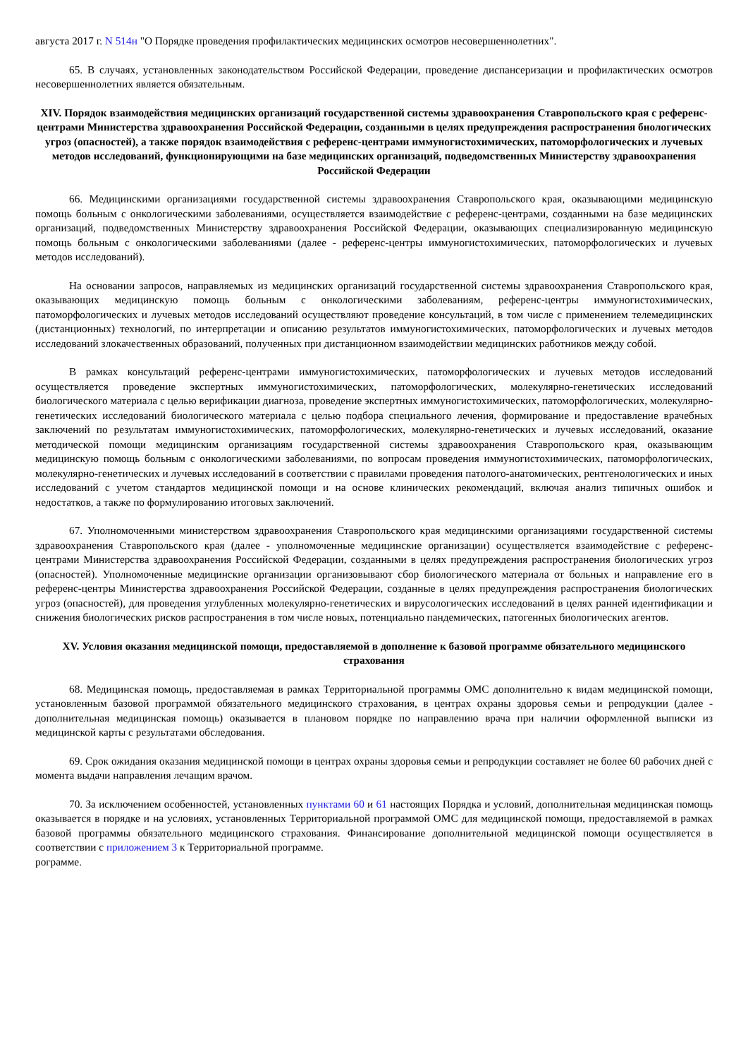августа 2017 г. N 514н "О Порядке проведения профилактических медицинских осмотров несовершеннолетних".
65. В случаях, установленных законодательством Российской Федерации, проведение диспансеризации и профилактических осмотров несовершеннолетних является обязательным.
XIV. Порядок взаимодействия медицинских организаций государственной системы здравоохранения Ставропольского края с референс-центрами Министерства здравоохранения Российской Федерации, созданными в целях предупреждения распространения биологических угроз (опасностей), а также порядок взаимодействия с референс-центрами иммуногистохимических, патоморфологических и лучевых методов исследований, функционирующими на базе медицинских организаций, подведомственных Министерству здравоохранения Российской Федерации
66. Медицинскими организациями государственной системы здравоохранения Ставропольского края, оказывающими медицинскую помощь больным с онкологическими заболеваниями, осуществляется взаимодействие с референс-центрами, созданными на базе медицинских организаций, подведомственных Министерству здравоохранения Российской Федерации, оказывающих специализированную медицинскую помощь больным с онкологическими заболеваниями (далее - референс-центры иммуногистохимических, патоморфологических и лучевых методов исследований).
На основании запросов, направляемых из медицинских организаций государственной системы здравоохранения Ставропольского края, оказывающих медицинскую помощь больным с онкологическими заболеваниям, референс-центры иммуногистохимических, патоморфологических и лучевых методов исследований осуществляют проведение консультаций, в том числе с применением телемедицинских (дистанционных) технологий, по интерпретации и описанию результатов иммуногистохимических, патоморфологических и лучевых методов исследований злокачественных образований, полученных при дистанционном взаимодействии медицинских работников между собой.
В рамках консультаций референс-центрами иммуногистохимических, патоморфологических и лучевых методов исследований осуществляется проведение экспертных иммуногистохимических, патоморфологических, молекулярно-генетических исследований биологического материала с целью верификации диагноза, проведение экспертных иммуногистохимических, патоморфологических, молекулярно-генетических исследований биологического материала с целью подбора специального лечения, формирование и предоставление врачебных заключений по результатам иммуногистохимических, патоморфологических, молекулярно-генетических и лучевых исследований, оказание методической помощи медицинским организациям государственной системы здравоохранения Ставропольского края, оказывающим медицинскую помощь больным с онкологическими заболеваниями, по вопросам проведения иммуногистохимических, патоморфологических, молекулярно-генетических и лучевых исследований в соответствии с правилами проведения патолого-анатомических, рентгенологических и иных исследований с учетом стандартов медицинской помощи и на основе клинических рекомендаций, включая анализ типичных ошибок и недостатков, а также по формулированию итоговых заключений.
67. Уполномоченными министерством здравоохранения Ставропольского края медицинскими организациями государственной системы здравоохранения Ставропольского края (далее - уполномоченные медицинские организации) осуществляется взаимодействие с референс-центрами Министерства здравоохранения Российской Федерации, созданными в целях предупреждения распространения биологических угроз (опасностей). Уполномоченные медицинские организации организовывают сбор биологического материала от больных и направление его в референс-центры Министерства здравоохранения Российской Федерации, созданные в целях предупреждения распространения биологических угроз (опасностей), для проведения углубленных молекулярно-генетических и вирусологических исследований в целях ранней идентификации и снижения биологических рисков распространения в том числе новых, потенциально пандемических, патогенных биологических агентов.
XV. Условия оказания медицинской помощи, предоставляемой в дополнение к базовой программе обязательного медицинского страхования
68. Медицинская помощь, предоставляемая в рамках Территориальной программы ОМС дополнительно к видам медицинской помощи, установленным базовой программой обязательного медицинского страхования, в центрах охраны здоровья семьи и репродукции (далее - дополнительная медицинская помощь) оказывается в плановом порядке по направлению врача при наличии оформленной выписки из медицинской карты с результатами обследования.
69. Срок ожидания оказания медицинской помощи в центрах охраны здоровья семьи и репродукции составляет не более 60 рабочих дней с момента выдачи направления лечащим врачом.
70. За исключением особенностей, установленных пунктами 60 и 61 настоящих Порядка и условий, дополнительная медицинская помощь оказывается в порядке и на условиях, установленных Территориальной программой ОМС для медицинской помощи, предоставляемой в рамках базовой программы обязательного медицинского страхования. Финансирование дополнительной медицинской помощи осуществляется в соответствии с приложением 3 к Территориальной программе.
рограмме.